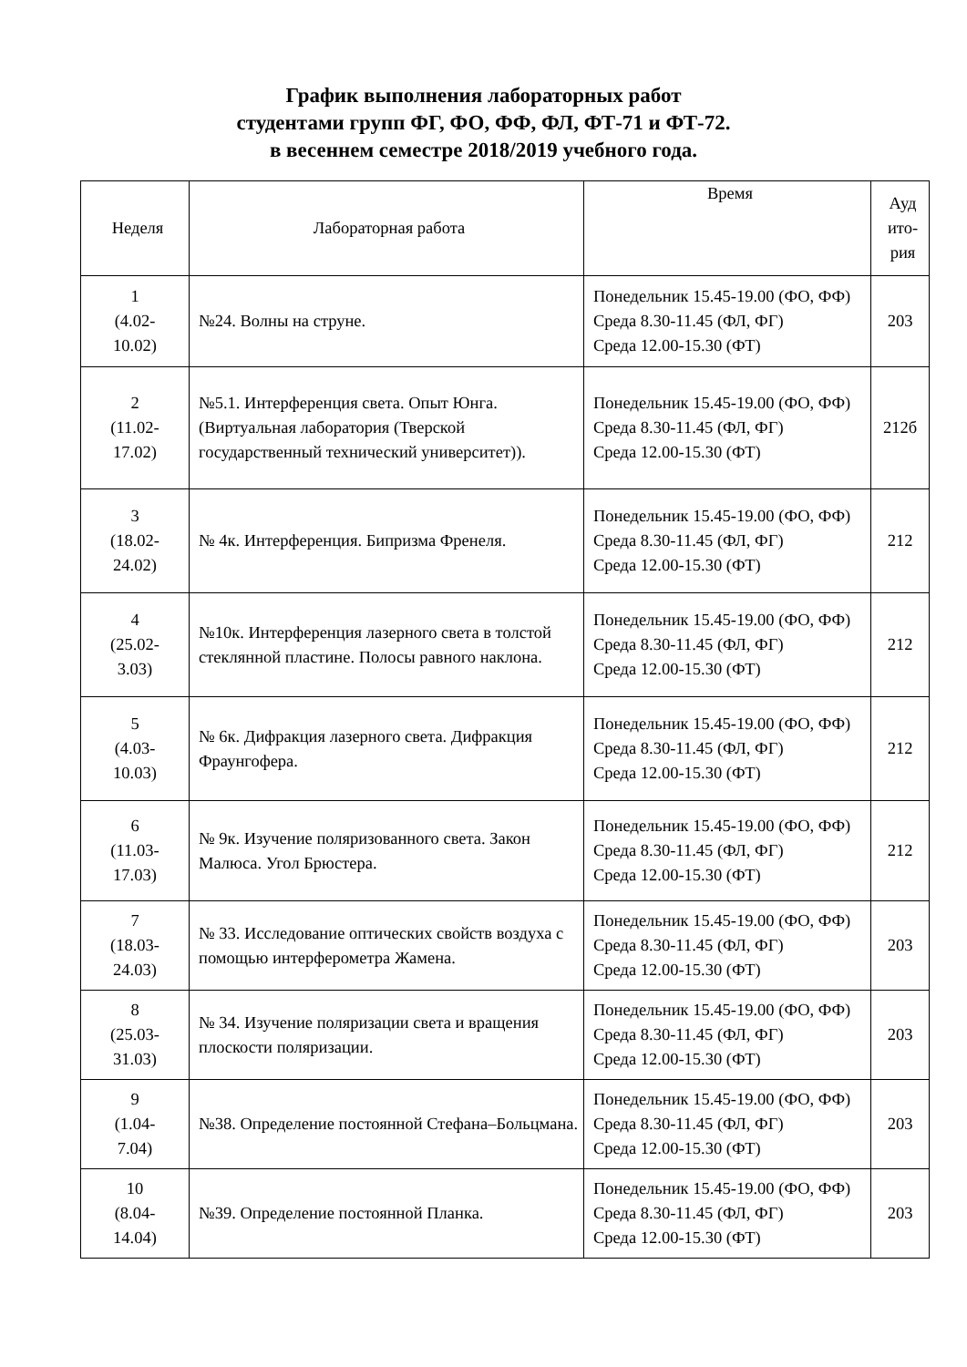График выполнения лабораторных работ
студентами групп ФГ, ФО, ФФ, ФЛ, ФТ-71 и ФТ-72.
в весеннем семестре 2018/2019 учебного года.
| Неделя | Лабораторная работа | Время | Ауд ито- рия |
| --- | --- | --- | --- |
| 1 (4.02- 10.02) | №24. Волны на струне. | Понедельник 15.45-19.00 (ФО, ФФ) Среда 8.30-11.45 (ФЛ, ФГ) Среда 12.00-15.30 (ФТ) | 203 |
| 2 (11.02- 17.02) | №5.1. Интерференция света. Опыт Юнга. (Виртуальная лаборатория (Тверской государственный технический университет)). | Понедельник 15.45-19.00 (ФО, ФФ) Среда 8.30-11.45 (ФЛ, ФГ) Среда 12.00-15.30 (ФТ) | 212б |
| 3 (18.02- 24.02) | № 4к. Интерференция. Бипризма Френеля. | Понедельник 15.45-19.00 (ФО, ФФ) Среда 8.30-11.45 (ФЛ, ФГ) Среда 12.00-15.30 (ФТ) | 212 |
| 4 (25.02- 3.03) | №10к. Интерференция лазерного света в толстой стеклянной пластине. Полосы равного наклона. | Понедельник 15.45-19.00 (ФО, ФФ) Среда 8.30-11.45 (ФЛ, ФГ) Среда 12.00-15.30 (ФТ) | 212 |
| 5 (4.03- 10.03) | № 6к. Дифракция лазерного света. Дифракция Фраунгофера. | Понедельник 15.45-19.00 (ФО, ФФ) Среда 8.30-11.45 (ФЛ, ФГ) Среда 12.00-15.30 (ФТ) | 212 |
| 6 (11.03- 17.03) | № 9к. Изучение поляризованного света. Закон Малюса. Угол Брюстера. | Понедельник 15.45-19.00 (ФО, ФФ) Среда 8.30-11.45 (ФЛ, ФГ) Среда 12.00-15.30 (ФТ) | 212 |
| 7 (18.03- 24.03) | № 33. Исследование оптических свойств воздуха с помощью интерферометра Жамена. | Понедельник 15.45-19.00 (ФО, ФФ) Среда 8.30-11.45 (ФЛ, ФГ) Среда 12.00-15.30 (ФТ) | 203 |
| 8 (25.03- 31.03) | № 34. Изучение поляризации света и вращения плоскости поляризации. | Понедельник 15.45-19.00 (ФО, ФФ) Среда 8.30-11.45 (ФЛ, ФГ) Среда 12.00-15.30 (ФТ) | 203 |
| 9 (1.04- 7.04) | №38. Определение постоянной Стефана–Больцмана. | Понедельник 15.45-19.00 (ФО, ФФ) Среда 8.30-11.45 (ФЛ, ФГ) Среда 12.00-15.30 (ФТ) | 203 |
| 10 (8.04- 14.04) | №39. Определение постоянной Планка. | Понедельник 15.45-19.00 (ФО, ФФ) Среда 8.30-11.45 (ФЛ, ФГ) Среда 12.00-15.30 (ФТ) | 203 |